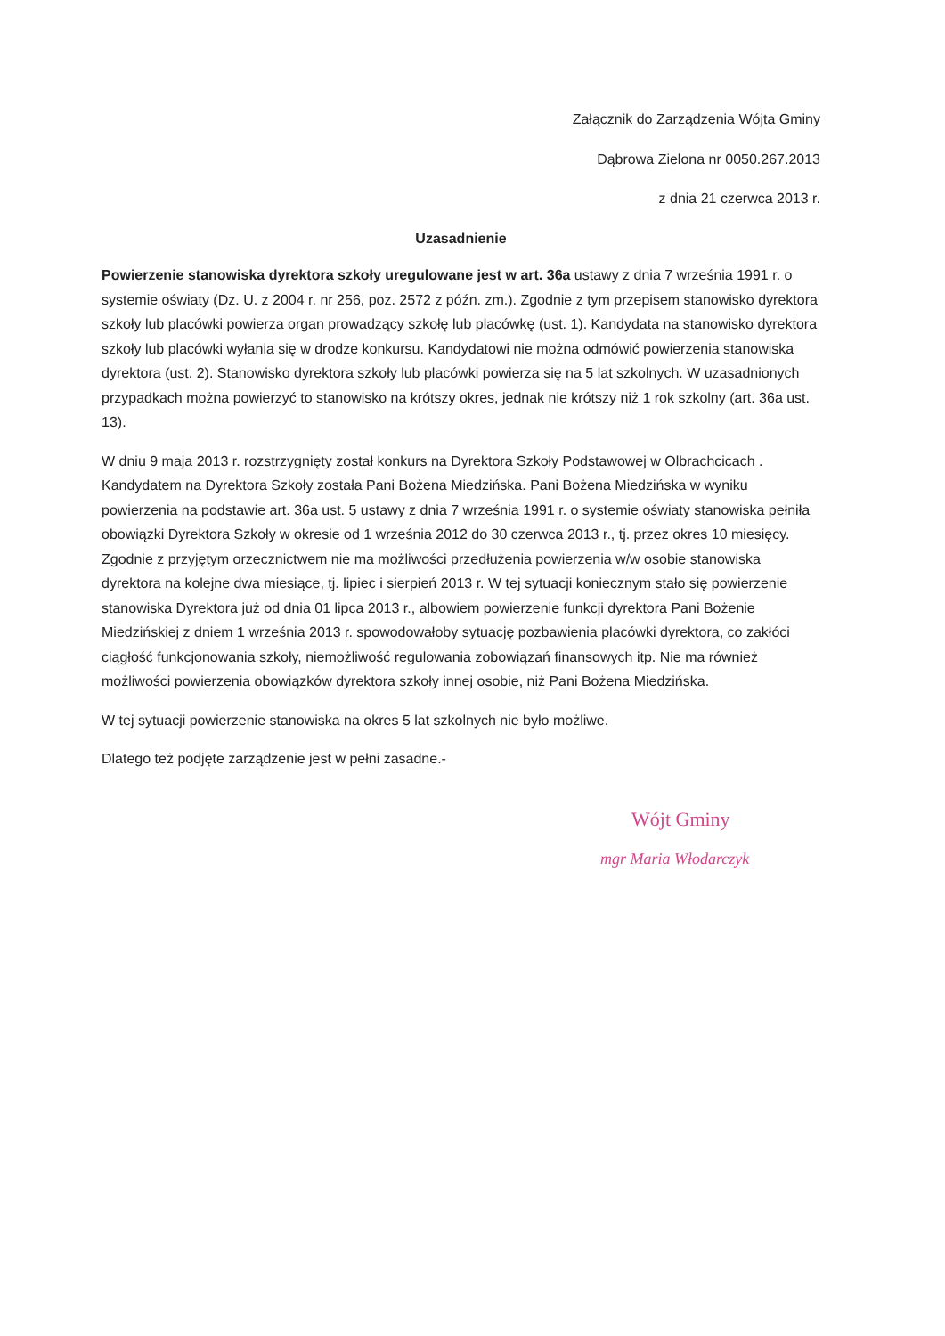Załącznik do Zarządzenia Wójta Gminy
Dąbrowa Zielona nr 0050.267.2013
z dnia 21 czerwca 2013 r.
Uzasadnienie
Powierzenie stanowiska dyrektora szkoły uregulowane jest w art. 36a ustawy z dnia 7 września 1991 r. o systemie oświaty (Dz. U. z 2004 r. nr 256, poz. 2572 z późn. zm.). Zgodnie z tym przepisem stanowisko dyrektora szkoły lub placówki powierza organ prowadzący szkołę lub placówkę (ust. 1). Kandydata na stanowisko dyrektora szkoły lub placówki wyłania się w drodze konkursu. Kandydatowi nie można odmówić powierzenia stanowiska dyrektora (ust. 2). Stanowisko dyrektora szkoły lub placówki powierza się na 5 lat szkolnych. W uzasadnionych przypadkach można powierzyć to stanowisko na krótszy okres, jednak nie krótszy niż 1 rok szkolny (art. 36a ust. 13).
W dniu 9 maja 2013 r. rozstrzygnięty został konkurs na Dyrektora Szkoły Podstawowej w Olbrachcicach . Kandydatem na Dyrektora Szkoły została Pani Bożena Miedzińska. Pani Bożena Miedzińska w wyniku powierzenia na podstawie art. 36a ust. 5 ustawy z dnia 7 września 1991 r. o systemie oświaty stanowiska pełniła obowiązki Dyrektora Szkoły w okresie od 1 września 2012 do 30 czerwca 2013 r., tj. przez okres 10 miesięcy. Zgodnie z przyjętym orzecznictwem nie ma możliwości przedłużenia powierzenia w/w osobie stanowiska dyrektora na kolejne dwa miesiące, tj. lipiec i sierpień 2013 r. W tej sytuacji koniecznym stało się powierzenie stanowiska Dyrektora już od dnia 01 lipca 2013 r., albowiem powierzenie funkcji dyrektora Pani Bożenie Miedzińskiej z dniem 1 września 2013 r. spowodowałoby sytuację pozbawienia placówki dyrektora, co zakłóci ciągłość funkcjonowania szkoły, niemożliwość regulowania zobowiązań finansowych itp. Nie ma również możliwości powierzenia obowiązków dyrektora szkoły innej osobie, niż Pani Bożena Miedzińska.
W tej sytuacji powierzenie stanowiska na okres 5 lat szkolnych nie było możliwe.
Dlatego też podjęte zarządzenie jest w pełni zasadne.-
Wójt Gminy
mgr Maria Włodarczyk